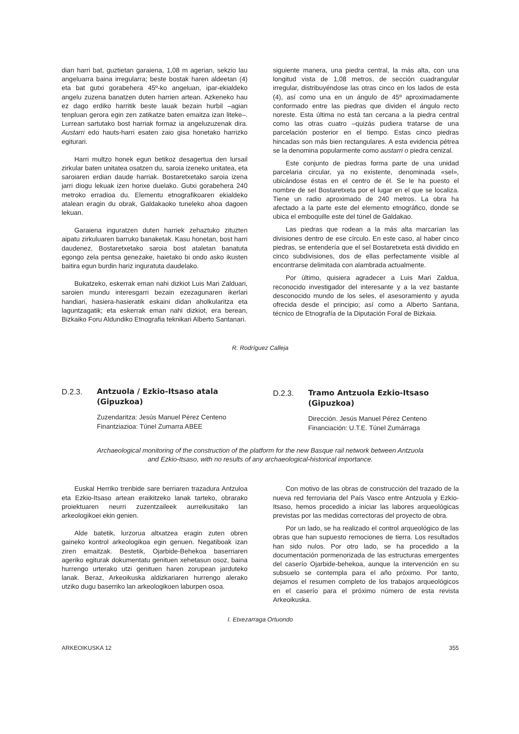dian harri bat, guztietan garaiena, 1,08 m agerian, sekzio lau angeluarra baina irregularra; beste bostak haren aldeetan (4) eta bat gutxi gorabehera 45º-ko angeluan, ipar-ekialdeko angelu zuzena banatzen duten harrien artean. Azkeneko hau ez dago erdiko harritik beste lauak bezain hurbil –agian tenpluan gerora egin zen zatikatze baten emaitza izan liteke–. Lurrean sartutako bost harriak formaz ia angeluzuzenak dira. Austarri edo hauts-harri esaten zaio gisa honetako harrizko egiturari.
Harri multzo honek egun betikoz desagertua den lursail zirkular baten unitatea osatzen du, saroia izeneko unitatea, eta saroiaren erdian daude harriak. Bostaretxetako saroia izena jarri diogu lekuak izen horixe duelako. Gutxi gorabehera 240 metroko erradioa du. Elementu etnografikoaren ekialdeko atalean eragin du obrak, Galdakaoko tuneleko ahoa dagoen lekuan.
Garaiena inguratzen duten harriek zehaztuko zituzten aipatu zirkuluaren barruko banaketak. Kasu honetan, bost harri daudenez, Bostaretxetako saroia bost ataletan banatuta egongo zela pentsa genezake, haietako bi ondo asko ikusten baitira egun burdin hariz inguratuta daudelako.
Bukatzeko, eskerrak eman nahi dizkiot Luis Mari Zalduari, saroien mundu interesgarri bezain ezezagunaren ikerlari handiari, hasiera-hasieratik eskaini didan aholkularitza eta laguntzagatik; eta eskerrak eman nahi dizkiot, era berean, Bizkaiko Foru Aldundiko Etnografia teknikari Alberto Santanari.
siguiente manera, una piedra central, la más alta, con una longitud vista de 1,08 metros, de sección cuadrangular irregular, distribuyéndose las otras cinco en los lados de esta (4), así como una en un ángulo de 45º aproximadamente conformado entre las piedras que dividen el ángulo recto noreste. Esta última no está tan cercana a la piedra central como las otras cuatro –quizás pudiera tratarse de una parcelación posterior en el tiempo. Estas cinco piedras hincadas son más bien rectangulares. A esta evidencia pétrea se la denomina popularmente como austarri o piedra cenizal.
Este conjunto de piedras forma parte de una unidad parcelaria circular, ya no existente, denominada «sel», ubicándose éstas en el centro de él. Se le ha puesto el nombre de sel Bostaretxeta por el lugar en el que se localiza. Tiene un radio aproximado de 240 metros. La obra ha afectado a la parte este del elemento etnográfico, donde se ubica el emboquille este del túnel de Galdakao.
Las piedras que rodean a la más alta marcarían las divisiones dentro de ese círculo. En este caso, al haber cinco piedras, se entendería que el sel Bostaretxeta está dividido en cinco subdivisiones, dos de ellas perfectamente visible al encontrarse delimitada con alambrada actualmente.
Por último, quisiera agradecer a Luis Mari Zaldua, reconocido investigador del interesante y a la vez bastante desconocido mundo de los seles, el asesoramiento y ayuda ofrecida desde el principio; así como a Alberto Santana, técnico de Etnografía de la Diputación Foral de Bizkaia.
R. Rodríguez Calleja
D.2.3. Antzuola / Ezkio-Itsaso atala
(Gipuzkoa)
Zuzendaritza: Jesús Manuel Pérez Centeno
Finantziazioa: Túnel Zumarra ABEE
D.2.3. Tramo Antzuola Ezkio-Itsaso
(Gipuzkoa)
Dirección. Jesús Manuel Pérez Centeno
Financiación: U.T.E. Túnel Zumárraga
Archaeological monitoring of the construction of the platform for the new Basque rail network between Antzuola
and Ezkio-Itsaso, with no results of any archaeological-historical importance.
Euskal Herriko trenbide sare berriaren trazadura Antzuloa eta Ezkio-Itsaso artean eraikitzeko lanak tarteko, obrarako proiektuaren neurri zuzentzaileek aurreikusitako lan arkeologikoei ekin genien.
Alde batetik, lurzorua altxatzea eragin zuten obren gaineko kontrol arkeologikoa egin genuen. Negatiboak izan ziren emaitzak. Bestetik, Ojarbide-Behekoa baserriaren ageriko egiturak dokumentatu genituen xehetasun osoz, baina hurrengo urterako utzi genituen haren zorupean jarduteko lanak. Beraz, Arkeoikuska aldizkariaren hurrengo alerako utziko dugu baserriko lan arkeologikoen laburpen osoa.
Con motivo de las obras de construcción del trazado de la nueva red ferroviaria del País Vasco entre Antzuola y Ezkio-Itsaso, hemos procedido a iniciar las labores arqueológicas previstas por las medidas correctoras del proyecto de obra.
Por un lado, se ha realizado el control arqueológico de las obras que han supuesto remociones de tierra. Los resultados han sido nulos. Por otro lado, se ha procedido a la documentación pormenorizada de las estructuras emergentes del caserío Ojarbide-behekoa, aunque la intervención en su subsuelo se contempla para el año próximo. Por tanto, dejamos el resumen completo de los trabajos arqueológicos en el caserío para el próximo número de esta revista Arkeoikuska.
I. Etxezarraga Ortuondo
ARKEOIKUSKA 12 355